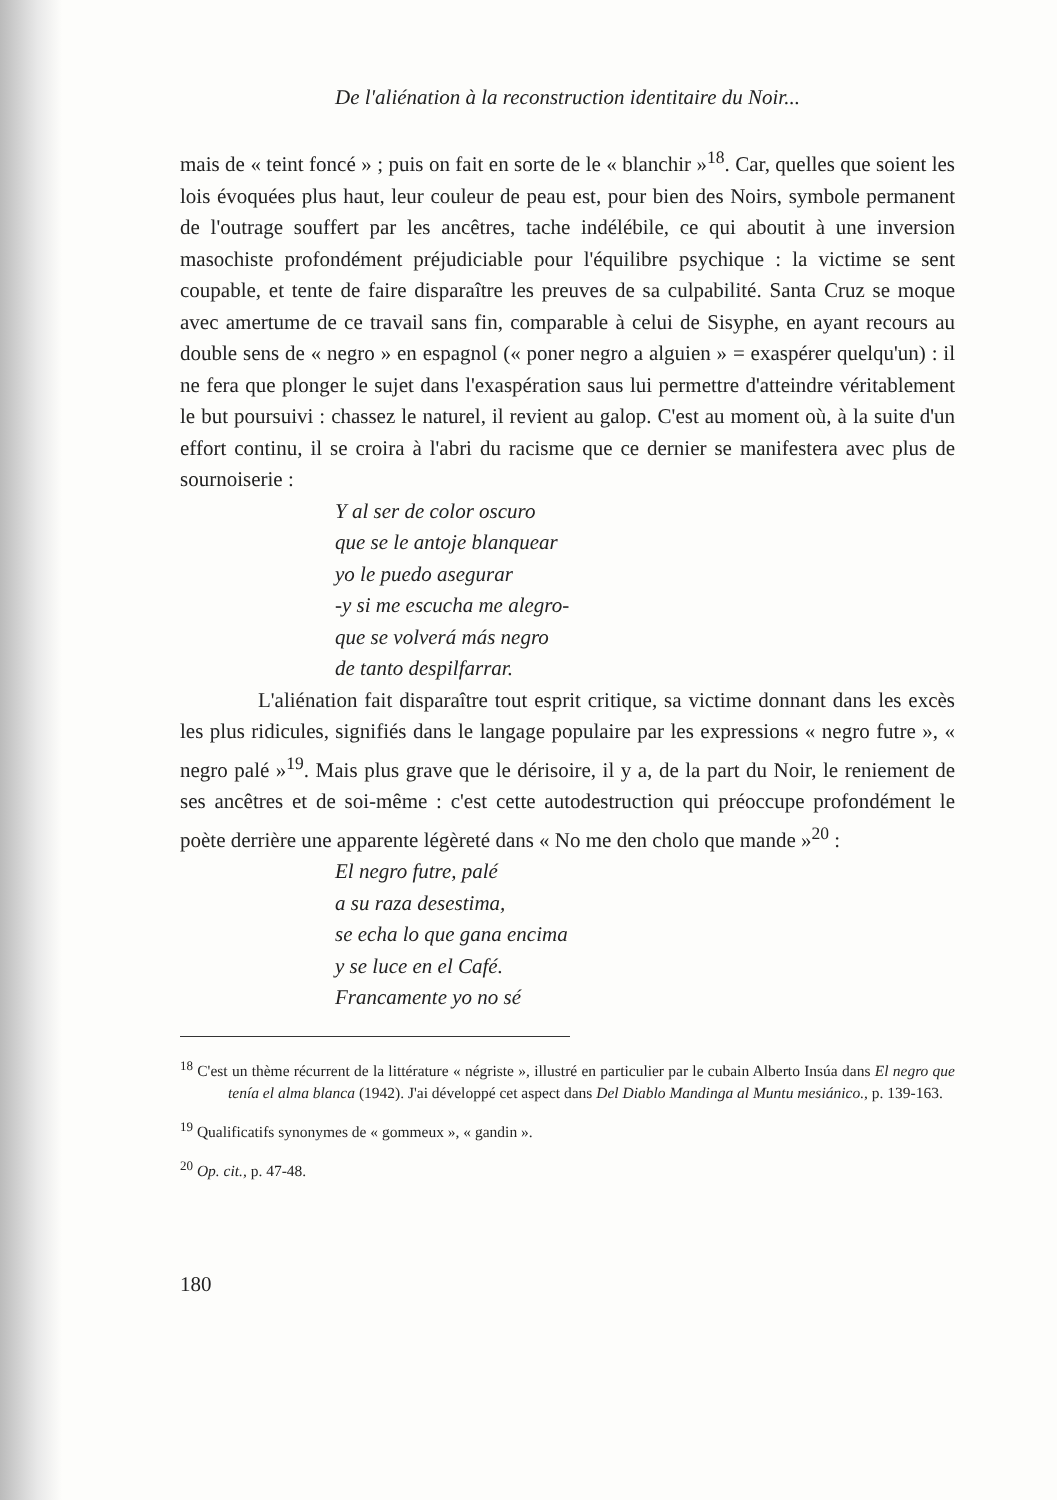De l'aliénation à la reconstruction identitaire du Noir...
mais de « teint foncé » ; puis on fait en sorte de le « blanchir »<sup>18</sup>. Car, quelles que soient les lois évoquées plus haut, leur couleur de peau est, pour bien des Noirs, symbole permanent de l'outrage souffert par les ancêtres, tache indélébile, ce qui aboutit à une inversion masochiste profondément préjudiciable pour l'équilibre psychique : la victime se sent coupable, et tente de faire disparaître les preuves de sa culpabilité. Santa Cruz se moque avec amertume de ce travail sans fin, comparable à celui de Sisyphe, en ayant recours au double sens de « negro » en espagnol (« poner negro a alguien » = exaspérer quelqu'un) : il ne fera que plonger le sujet dans l'exaspération saus lui permettre d'atteindre véritablement le but poursuivi : chassez le naturel, il revient au galop. C'est au moment où, à la suite d'un effort continu, il se croira à l'abri du racisme que ce dernier se manifestera avec plus de sournoiserie :
Y al ser de color oscuro
que se le antoje blanquear
yo le puedo asegurar
-y si me escucha me alegro-
que se volverá más negro
de tanto despilfarrar.
L'aliénation fait disparaître tout esprit critique, sa victime donnant dans les excès les plus ridicules, signifiés dans le langage populaire par les expressions « negro futre », « negro palé »<sup>19</sup>. Mais plus grave que le dérisoire, il y a, de la part du Noir, le reniement de ses ancêtres et de soi-même : c'est cette autodestruction qui préoccupe profondément le poète derrière une apparente légèreté dans « No me den cholo que mande »<sup>20</sup> :
El negro futre, palé
a su raza desestima,
se echa lo que gana encima
y se luce en el Café.
Francamente yo no sé
<sup>18</sup> C'est un thème récurrent de la littérature « négriste », illustré en particulier par le cubain Alberto Insúa dans El negro que tenía el alma blanca (1942). J'ai développé cet aspect dans Del Diablo Mandinga al Muntu mesiánico., p. 139-163.
<sup>19</sup> Qualificatifs synonymes de « gommeux », « gandin ».
<sup>20</sup> Op. cit., p. 47-48.
180